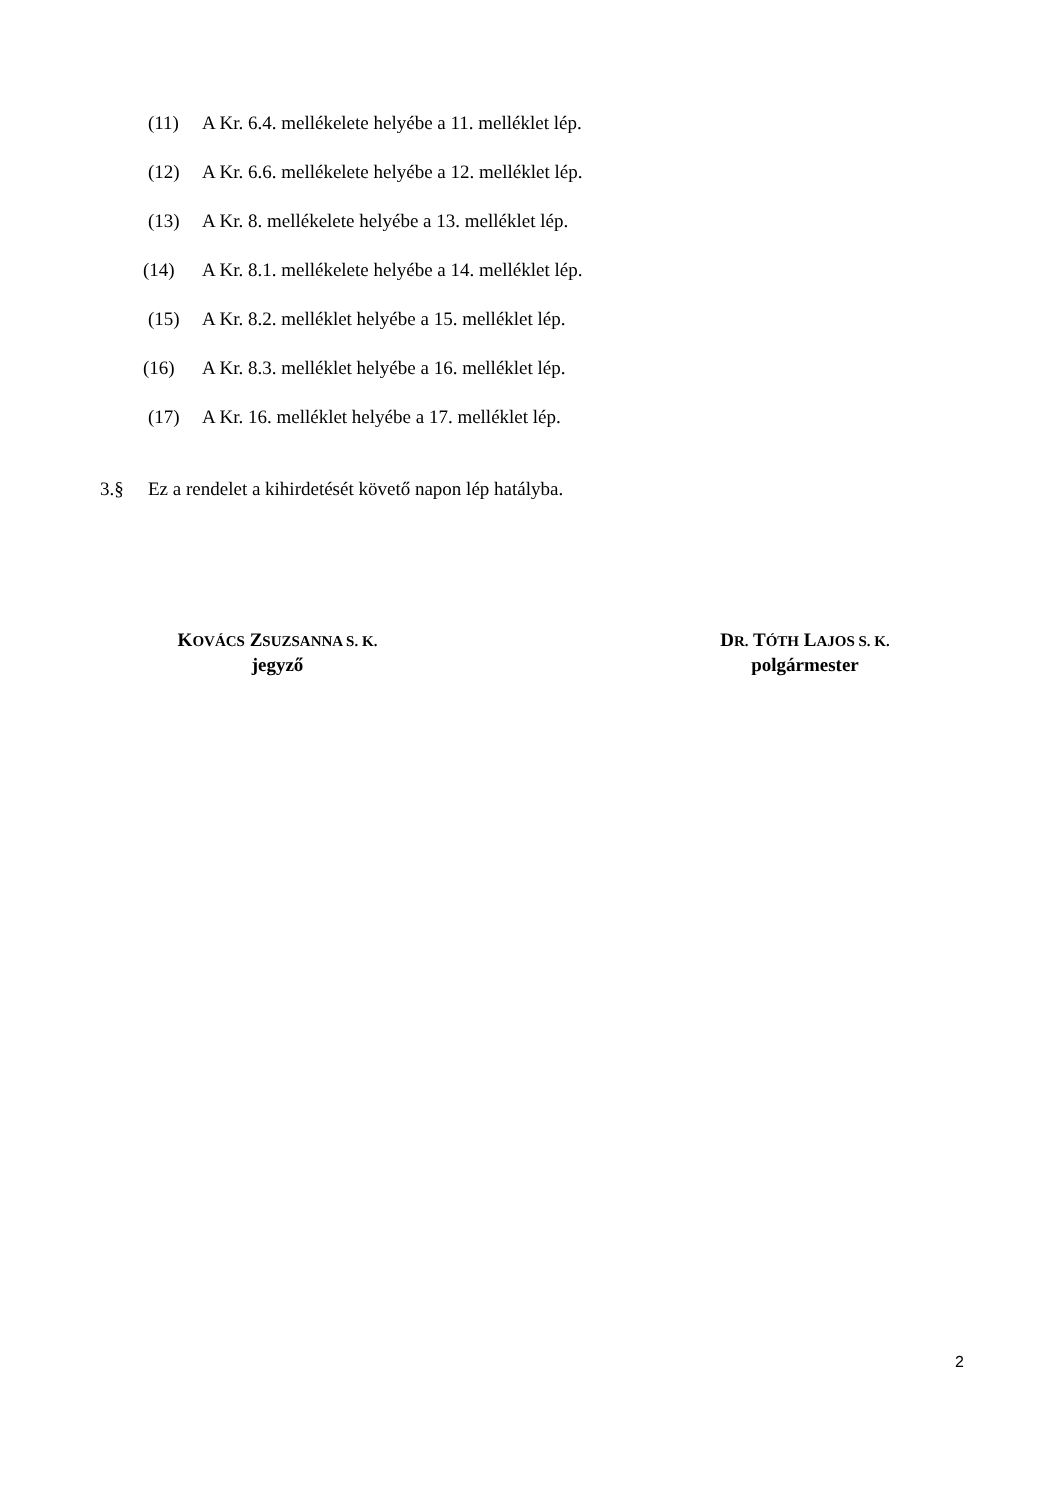(11) A Kr. 6.4. mellékelete helyébe a 11. melléklet lép.
(12) A Kr. 6.6. mellékelete helyébe a 12. melléklet lép.
(13) A Kr. 8. mellékelete helyébe a 13. melléklet lép.
(14) A Kr. 8.1. mellékelete helyébe a 14. melléklet lép.
(15) A Kr. 8.2. melléklet helyébe a 15. melléklet lép.
(16) A Kr. 8.3. melléklet helyébe a 16. melléklet lép.
(17) A Kr. 16. melléklet helyébe a 17. melléklet lép.
3.§ Ez a rendelet a kihirdetését követő napon lép hatályba.
KOVÁCS ZSUZSANNA S. K.
jegyző
DR. TÓTH LAJOS S. K.
polgármester
2